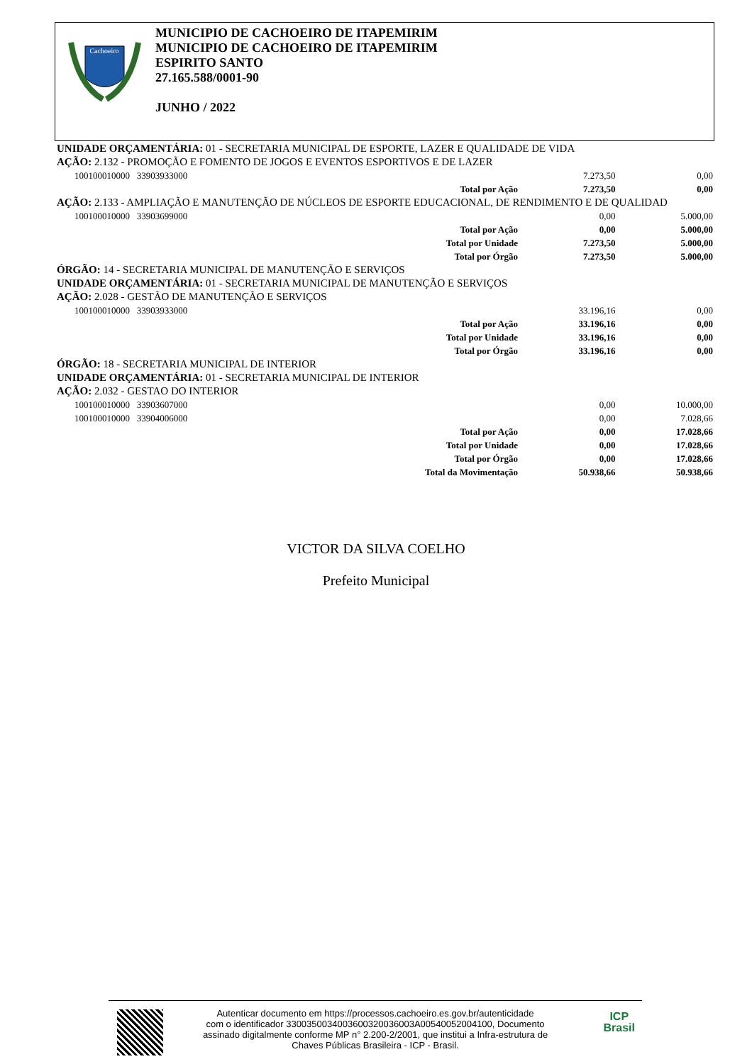Cachoeiro
MUNICIPIO DE CACHOEIRO DE ITAPEMIRIM
MUNICIPIO DE CACHOEIRO DE ITAPEMIRIM
ESPIRITO SANTO
27.165.588/0001-90
JUNHO / 2022
| UNIDADE ORÇAMENTÁRIA: 01 - SECRETARIA MUNICIPAL DE ESPORTE, LAZER E QUALIDADE DE VIDA | | | |
| AÇÃO: 2.132 - PROMOÇÃO E FOMENTO DE JOGOS E EVENTOS ESPORTIVOS E DE LAZER | | | |
| 100100010000 33903933000 | | 7.273,50 | 0,00 |
| | Total por Ação | 7.273,50 | 0,00 |
| AÇÃO: 2.133 - AMPLIAÇÃO E MANUTENÇÃO DE NÚCLEOS DE ESPORTE EDUCACIONAL, DE RENDIMENTO E DE QUALIDAD | | | |
| 100100010000 33903699000 | | 0,00 | 5.000,00 |
| | Total por Ação | 0,00 | 5.000,00 |
| | Total por Unidade | 7.273,50 | 5.000,00 |
| | Total por Órgão | 7.273,50 | 5.000,00 |
| ÓRGÃO: 14 - SECRETARIA MUNICIPAL DE MANUTENÇÃO E SERVIÇOS | | | |
| UNIDADE ORÇAMENTÁRIA: 01 - SECRETARIA MUNICIPAL DE MANUTENÇÃO E SERVIÇOS | | | |
| AÇÃO: 2.028 - GESTÃO DE MANUTENÇÃO E SERVIÇOS | | | |
| 100100010000 33903933000 | | 33.196,16 | 0,00 |
| | Total por Ação | 33.196,16 | 0,00 |
| | Total por Unidade | 33.196,16 | 0,00 |
| | Total por Órgão | 33.196,16 | 0,00 |
| ÓRGÃO: 18 - SECRETARIA MUNICIPAL DE INTERIOR | | | |
| UNIDADE ORÇAMENTÁRIA: 01 - SECRETARIA MUNICIPAL DE INTERIOR | | | |
| AÇÃO: 2.032 - GESTAO DO INTERIOR | | | |
| 100100010000 33903607000 | | 0,00 | 10.000,00 |
| 100100010000 33904006000 | | 0,00 | 7.028,66 |
| | Total por Ação | 0,00 | 17.028,66 |
| | Total por Unidade | 0,00 | 17.028,66 |
| | Total por Órgão | 0,00 | 17.028,66 |
| | Total da Movimentação | 50.938,66 | 50.938,66 |
VICTOR DA SILVA COELHO
Prefeito Municipal
Autenticar documento em https://processos.cachoeiro.es.gov.br/autenticidade
com o identificador 3300350034003600320036003A00540052004100, Documento
assinado digitalmente conforme MP n° 2.200-2/2001, que institui a Infra-estrutura de
Chaves Públicas Brasileira - ICP - Brasil.
ICP
Brasil